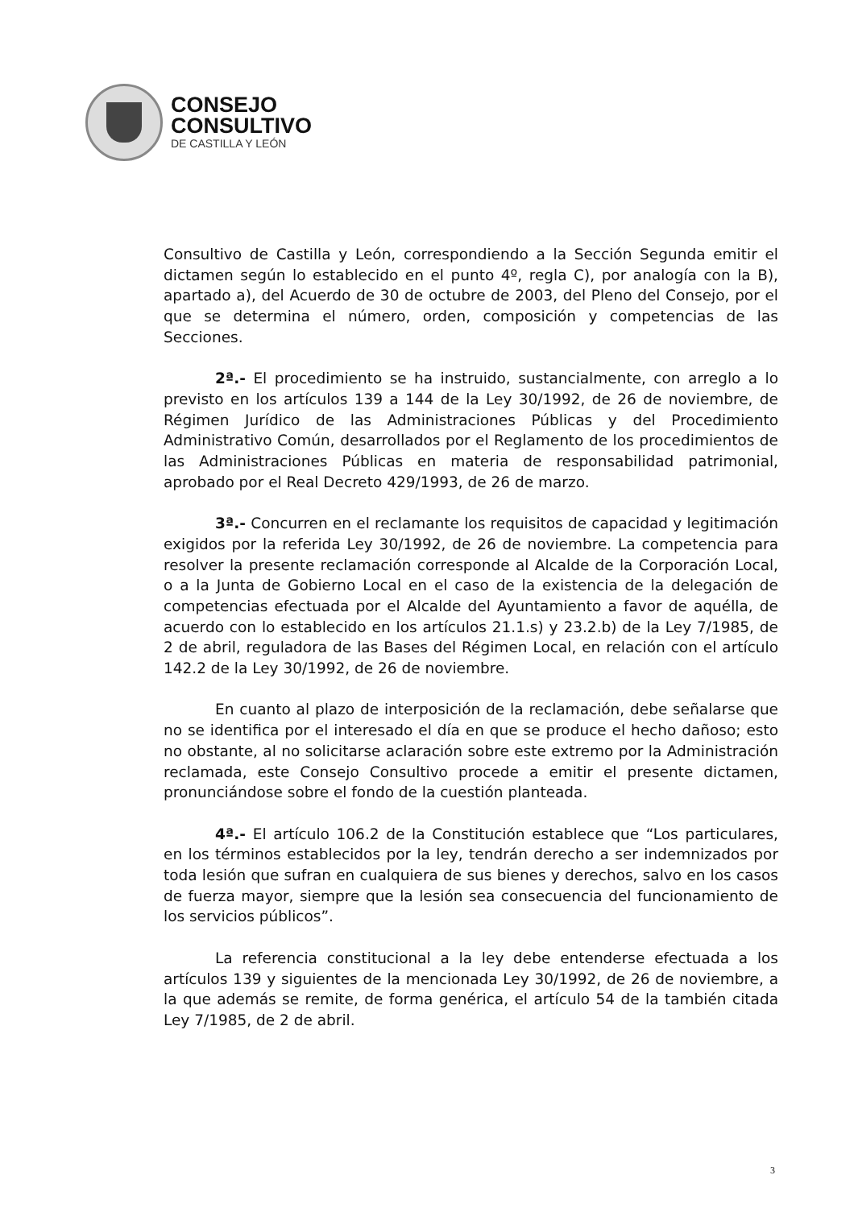CONSEJO
CONSULTIVO
DE CASTILLA Y LEÓN
Consultivo de Castilla y León, correspondiendo a la Sección Segunda emitir el dictamen según lo establecido en el punto 4º, regla C), por analogía con la B), apartado a), del Acuerdo de 30 de octubre de 2003, del Pleno del Consejo, por el que se determina el número, orden, composición y competencias de las Secciones.
2ª.- El procedimiento se ha instruido, sustancialmente, con arreglo a lo previsto en los artículos 139 a 144 de la Ley 30/1992, de 26 de noviembre, de Régimen Jurídico de las Administraciones Públicas y del Procedimiento Administrativo Común, desarrollados por el Reglamento de los procedimientos de las Administraciones Públicas en materia de responsabilidad patrimonial, aprobado por el Real Decreto 429/1993, de 26 de marzo.
3ª.- Concurren en el reclamante los requisitos de capacidad y legitimación exigidos por la referida Ley 30/1992, de 26 de noviembre. La competencia para resolver la presente reclamación corresponde al Alcalde de la Corporación Local, o a la Junta de Gobierno Local en el caso de la existencia de la delegación de competencias efectuada por el Alcalde del Ayuntamiento a favor de aquélla, de acuerdo con lo establecido en los artículos 21.1.s) y 23.2.b) de la Ley 7/1985, de 2 de abril, reguladora de las Bases del Régimen Local, en relación con el artículo 142.2 de la Ley 30/1992, de 26 de noviembre.
En cuanto al plazo de interposición de la reclamación, debe señalarse que no se identifica por el interesado el día en que se produce el hecho dañoso; esto no obstante, al no solicitarse aclaración sobre este extremo por la Administración reclamada, este Consejo Consultivo procede a emitir el presente dictamen, pronunciándose sobre el fondo de la cuestión planteada.
4ª.- El artículo 106.2 de la Constitución establece que “Los particulares, en los términos establecidos por la ley, tendrán derecho a ser indemnizados por toda lesión que sufran en cualquiera de sus bienes y derechos, salvo en los casos de fuerza mayor, siempre que la lesión sea consecuencia del funcionamiento de los servicios públicos”.
La referencia constitucional a la ley debe entenderse efectuada a los artículos 139 y siguientes de la mencionada Ley 30/1992, de 26 de noviembre, a la que además se remite, de forma genérica, el artículo 54 de la también citada Ley 7/1985, de 2 de abril.
3